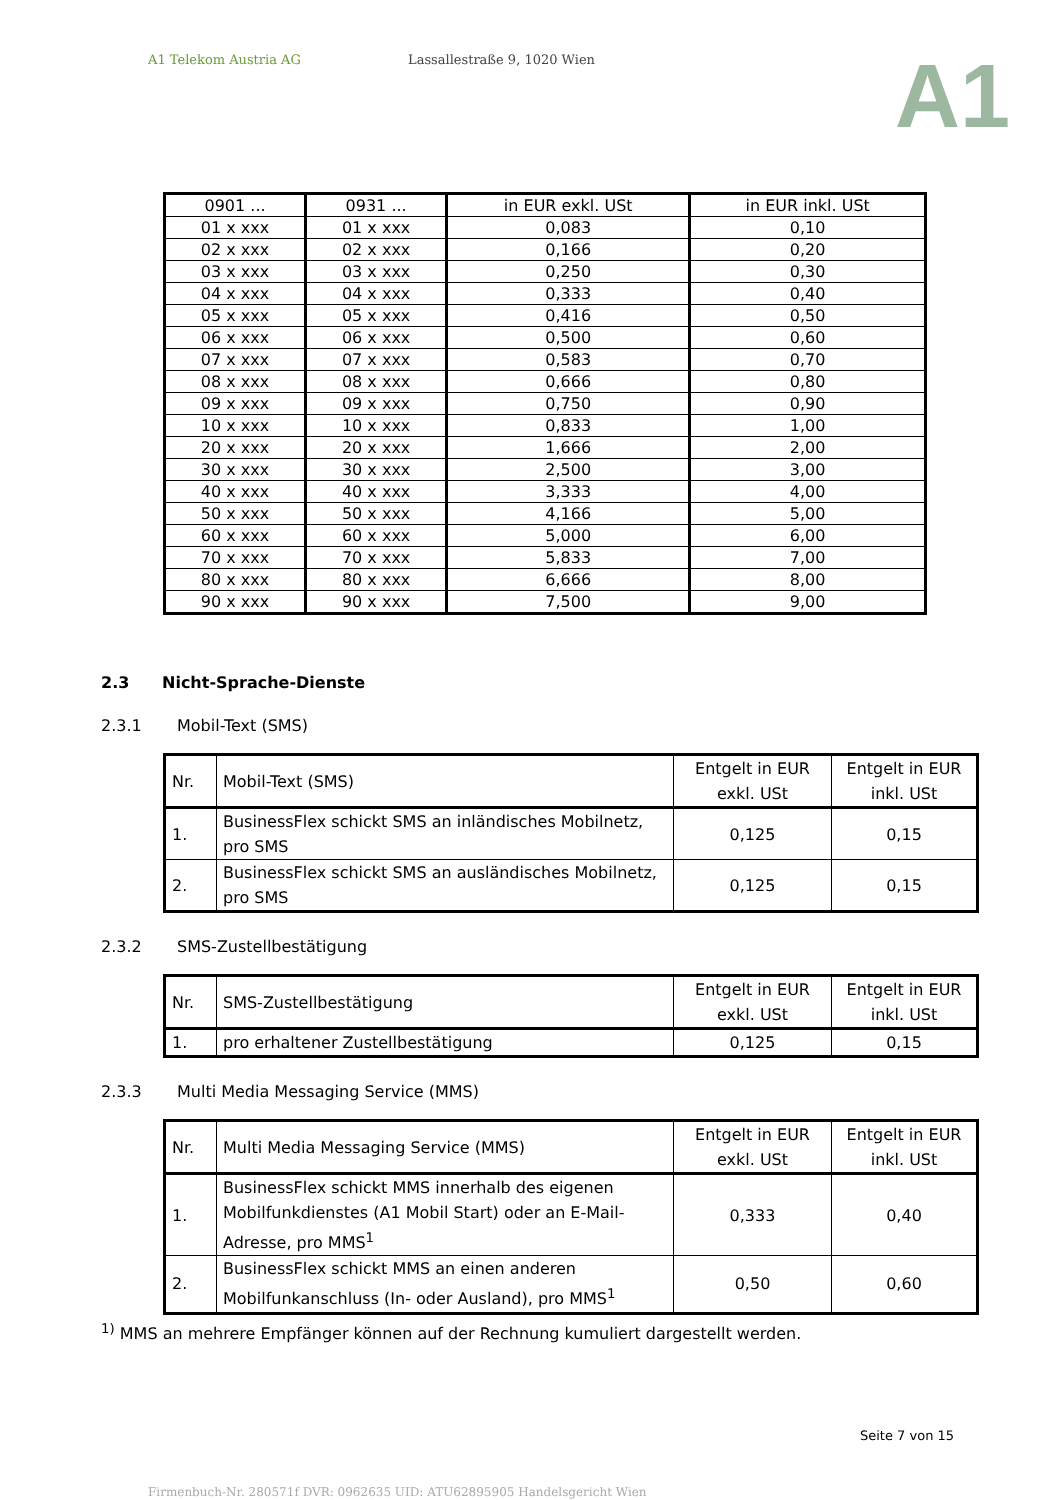A1 Telekom Austria AG Lassallestraße 9, 1020 Wien
A1
| 0901 ... | 0931 ... | in EUR exkl. USt | in EUR inkl. USt |
| --- | --- | --- | --- |
| 01 x xxx | 01 x xxx | 0,083 | 0,10 |
| 02 x xxx | 02 x xxx | 0,166 | 0,20 |
| 03 x xxx | 03 x xxx | 0,250 | 0,30 |
| 04 x xxx | 04 x xxx | 0,333 | 0,40 |
| 05 x xxx | 05 x xxx | 0,416 | 0,50 |
| 06 x xxx | 06 x xxx | 0,500 | 0,60 |
| 07 x xxx | 07 x xxx | 0,583 | 0,70 |
| 08 x xxx | 08 x xxx | 0,666 | 0,80 |
| 09 x xxx | 09 x xxx | 0,750 | 0,90 |
| 10 x xxx | 10 x xxx | 0,833 | 1,00 |
| 20 x xxx | 20 x xxx | 1,666 | 2,00 |
| 30 x xxx | 30 x xxx | 2,500 | 3,00 |
| 40 x xxx | 40 x xxx | 3,333 | 4,00 |
| 50 x xxx | 50 x xxx | 4,166 | 5,00 |
| 60 x xxx | 60 x xxx | 5,000 | 6,00 |
| 70 x xxx | 70 x xxx | 5,833 | 7,00 |
| 80 x xxx | 80 x xxx | 6,666 | 8,00 |
| 90 x xxx | 90 x xxx | 7,500 | 9,00 |
2.3 Nicht-Sprache-Dienste
2.3.1 Mobil-Text (SMS)
| Nr. | Mobil-Text (SMS) | Entgelt in EUR exkl. USt | Entgelt in EUR inkl. USt |
| --- | --- | --- | --- |
| 1. | BusinessFlex schickt SMS an inländisches Mobilnetz, pro SMS | 0,125 | 0,15 |
| 2. | BusinessFlex schickt SMS an ausländisches Mobilnetz, pro SMS | 0,125 | 0,15 |
2.3.2 SMS-Zustellbestätigung
| Nr. | SMS-Zustellbestätigung | Entgelt in EUR exkl. USt | Entgelt in EUR inkl. USt |
| --- | --- | --- | --- |
| 1. | pro erhaltener Zustellbestätigung | 0,125 | 0,15 |
2.3.3 Multi Media Messaging Service (MMS)
| Nr. | Multi Media Messaging Service (MMS) | Entgelt in EUR exkl. USt | Entgelt in EUR inkl. USt |
| --- | --- | --- | --- |
| 1. | BusinessFlex schickt MMS innerhalb des eigenen Mobilfunkdienstes (A1 Mobil Start) oder an E-Mail-Adresse, pro MMS<sup>1</sup> | 0,333 | 0,40 |
| 2. | BusinessFlex schickt MMS an einen anderen Mobilfunkanschluss (In- oder Ausland), pro MMS<sup>1</sup> | 0,50 | 0,60 |
<sup>1)</sup> MMS an mehrere Empfänger können auf der Rechnung kumuliert dargestellt werden.
Seite 7 von 15
Firmenbuch-Nr. 280571f DVR: 0962635 UID: ATU62895905 Handelsgericht Wien